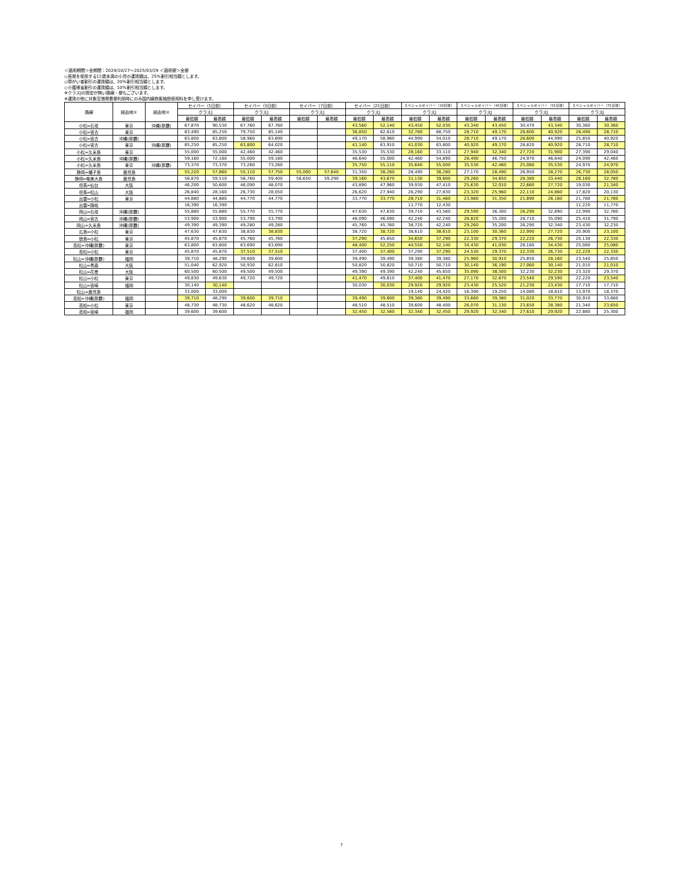＜適用期間＞全期間：2024/10/27～2025/03/29 ＜適用便＞全便
◇座席を使用する12歳未満の小児の運賃額は、25%割引相当額とします。
◇障がい者割引の運賃額は、20%割引相当額とします。
◇介護帰省割引の運賃額は、10%割引相当額とします。
※クラスJの設定が無い路線・便もございます。
※運賃の他に対象空港発着便利用時にのみ国内線旅客施設使用料を申し受けます。
| 路線 | 経由地① | 経由地② | セイバー（1日前） | | セイバー（3日前） | | セイバー（7日前） | | セイバー（21日前） | | スペシャルセイバー（28日前） | | スペシャルセイバー（45日前） | | スペシャルセイバー（55日前） | | スペシャルセイバー（75日前） | |
| --- | --- | --- | --- | --- | --- | --- | --- | --- | --- | --- | --- | --- | --- | --- | --- | --- | --- | --- |
| | | | クラスJ | | クラスJ | | クラスJ | | クラスJ | | クラスJ | | クラスJ | | クラスJ | | クラスJ | |
| | | | 最低額 | 最高額 | 最低額 | 最高額 | 最低額 | 最高額 | 最低額 | 最高額 | 最低額 | 最高額 | 最低額 | 最高額 | 最低額 | 最高額 | 最低額 | 最高額 |
| 小松=石垣 | 東京 | 沖縄(那覇) | 67,870 | 90,530 | 67,760 | 67,760 | | | 43,560 | 52,140 | 43,450 | 52,030 | 43,340 | 43,450 | 30,470 | 43,340 | 30,360 | 30,360 |
| 小松=宮古 | 東京 | | 83,490 | 85,250 | 79,750 | 85,140 | | | 36,850 | 82,610 | 32,780 | 68,750 | 28,710 | 49,170 | 28,600 | 40,920 | 28,490 | 28,710 |
| 小松=宮古 | 沖縄(那覇) | | 63,800 | 63,800 | 58,960 | 63,690 | | | 49,170 | 58,960 | 44,990 | 54,010 | 28,710 | 49,170 | 28,600 | 44,990 | 25,850 | 40,920 |
| 小松=宮古 | 東京 | 沖縄(那覇) | 85,250 | 85,250 | 63,800 | 64,020 | | | 41,140 | 63,910 | 41,030 | 63,800 | 40,920 | 49,170 | 28,820 | 40,920 | 28,710 | 28,710 |
| 小松=久米島 | 東京 | | 55,000 | 55,000 | 42,460 | 42,460 | | | 35,530 | 35,530 | 28,160 | 33,110 | 27,940 | 32,340 | 27,720 | 31,900 | 27,390 | 29,040 |
| 小松=久米島 | 沖縄(那覇) | | 59,180 | 72,160 | 55,000 | 59,180 | | | 46,640 | 55,000 | 42,460 | 54,890 | 28,490 | 46,750 | 24,970 | 46,640 | 24,090 | 42,460 |
| 小松=久米島 | 東京 | 沖縄(那覇) | 73,370 | 73,370 | 73,260 | 73,260 | | | 35,750 | 55,110 | 35,640 | 55,000 | 35,530 | 42,460 | 25,080 | 35,530 | 24,970 | 24,970 |
| 静岡=種子島 | 鹿児島 | | 55,220 | 57,860 | 55,110 | 57,750 | 55,000 | 57,640 | 31,350 | 38,280 | 28,490 | 38,280 | 27,170 | 28,490 | 26,950 | 28,270 | 26,730 | 28,050 |
| 静岡=奄美大島 | 鹿児島 | | 56,870 | 59,510 | 56,760 | 59,400 | 56,650 | 59,290 | 39,160 | 43,670 | 31,130 | 39,600 | 29,260 | 34,650 | 28,380 | 33,440 | 28,160 | 32,780 |
| 但馬=仙台 | 大阪 | | 46,200 | 50,600 | 46,090 | 48,070 | | | 43,890 | 47,960 | 39,930 | 47,410 | 25,630 | 32,010 | 22,660 | 27,720 | 19,030 | 21,340 |
| 但馬=松山 | 大阪 | | 26,840 | 28,160 | 26,730 | 28,050 | | | 26,620 | 27,940 | 26,290 | 27,830 | 23,320 | 25,960 | 22,110 | 24,860 | 17,820 | 20,130 |
| 出雲=小松 | 東京 | | 44,880 | 44,880 | 44,770 | 44,770 | | | 33,770 | 33,770 | 28,710 | 31,460 | 23,980 | 31,350 | 21,890 | 26,180 | 21,780 | 21,780 |
| 出雲=隠岐 | | | 16,390 | 16,390 | | | | | | | 11,770 | 12,430 | | | | | 11,220 | 11,770 |
| 岡山=石垣 | 沖縄(那覇) | | 55,880 | 55,880 | 55,770 | 55,770 | | | 47,630 | 47,630 | 39,710 | 43,560 | 29,590 | 36,300 | 26,290 | 32,890 | 22,990 | 32,780 |
| 岡山=宮古 | 沖縄(那覇) | | 53,900 | 53,900 | 53,790 | 53,790 | | | 46,090 | 46,090 | 42,240 | 42,240 | 28,820 | 35,200 | 28,710 | 35,090 | 25,410 | 31,790 |
| 岡山=久米島 | 沖縄(那覇) | | 49,390 | 49,390 | 49,280 | 49,280 | | | 45,760 | 45,760 | 38,720 | 42,240 | 29,260 | 35,200 | 26,290 | 32,340 | 23,430 | 32,230 |
| 広島=小松 | 東京 | | 47,630 | 47,630 | 38,830 | 38,830 | | | 38,720 | 38,720 | 38,610 | 38,610 | 23,100 | 30,360 | 22,990 | 27,720 | 20,900 | 23,100 |
| 徳島=小松 | 東京 | | 45,870 | 45,870 | 45,760 | 45,760 | | | 37,290 | 45,650 | 34,650 | 37,290 | 22,330 | 29,370 | 22,220 | 26,730 | 20,130 | 22,330 |
| 高松=沖縄(那覇) | 東京 | | 63,800 | 63,800 | 63,690 | 63,690 | | | 48,400 | 52,250 | 44,550 | 52,140 | 34,430 | 41,030 | 28,160 | 34,430 | 25,080 | 25,080 |
| 高松=小松 | 東京 | | 45,870 | 45,870 | 37,510 | 37,510 | | | 37,400 | 37,400 | 37,290 | 37,290 | 24,530 | 29,370 | 22,330 | 26,730 | 22,220 | 22,330 |
| 松山=沖縄(那覇) | 福岡 | | 39,710 | 48,290 | 39,600 | 39,600 | | | 39,490 | 39,490 | 39,380 | 39,380 | 25,960 | 30,910 | 25,850 | 28,160 | 23,540 | 25,850 |
| 松山=青森 | 大阪 | | 51,040 | 62,920 | 50,930 | 62,810 | | | 50,820 | 50,820 | 50,710 | 50,710 | 30,140 | 36,190 | 27,060 | 30,140 | 21,010 | 21,010 |
| 松山=花巻 | 大阪 | | 60,500 | 60,500 | 49,500 | 49,500 | | | 49,390 | 49,390 | 42,240 | 45,650 | 35,090 | 38,500 | 32,230 | 32,230 | 23,320 | 29,370 |
| 松山=小松 | 東京 | | 49,830 | 49,830 | 49,720 | 49,720 | | | 41,470 | 49,610 | 37,400 | 41,470 | 27,170 | 32,670 | 23,540 | 29,590 | 22,220 | 23,540 |
| 松山=宮崎 | 福岡 | | 30,140 | 30,140 | | | | | 30,030 | 30,030 | 29,920 | 29,920 | 23,430 | 25,520 | 21,230 | 23,430 | 17,710 | 17,710 |
| 松山=鹿児島 | | | 33,000 | 33,000 | | | | | | | 19,140 | 24,420 | 16,390 | 19,250 | 14,080 | 18,810 | 13,970 | 18,370 |
| 高知=沖縄(那覇) | 福岡 | | 39,710 | 48,290 | 39,600 | 39,710 | | | 39,490 | 39,600 | 39,380 | 39,490 | 33,660 | 39,380 | 31,020 | 33,770 | 30,910 | 33,660 |
| 高知=小松 | 東京 | | 48,730 | 48,730 | 48,620 | 48,620 | | | 48,510 | 48,510 | 39,600 | 48,400 | 26,070 | 31,130 | 23,650 | 28,380 | 21,340 | 23,650 |
| 高知=宮崎 | 福岡 | | 39,600 | 39,600 | | | | | 32,450 | 32,560 | 32,340 | 32,450 | 29,920 | 32,340 | 27,610 | 29,920 | 22,880 | 25,300 |
7